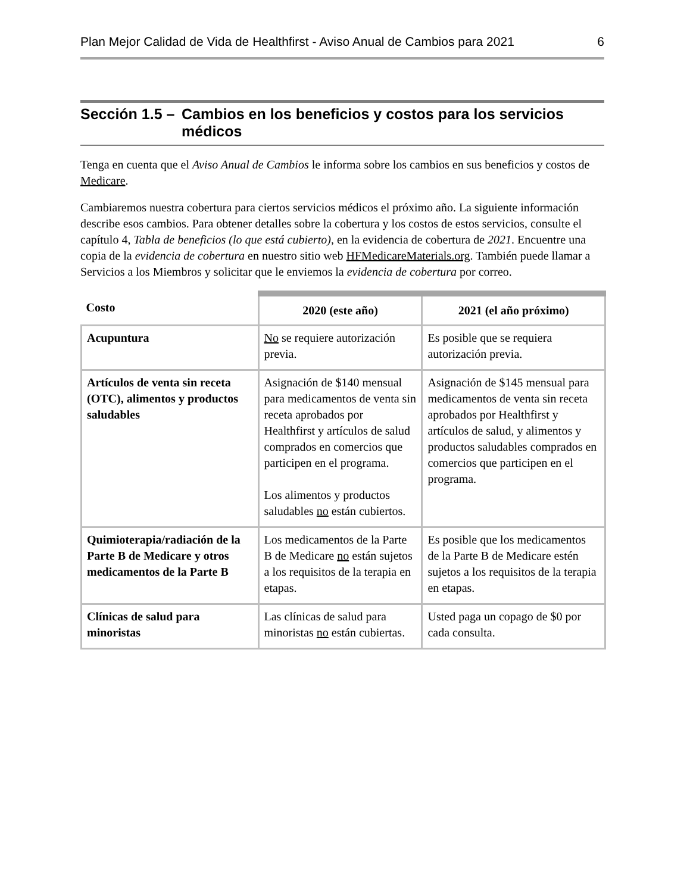Plan Mejor Calidad de Vida de Healthfirst - Aviso Anual de Cambios para 2021 6
Sección 1.5 – Cambios en los beneficios y costos para los servicios médicos
Tenga en cuenta que el Aviso Anual de Cambios le informa sobre los cambios en sus beneficios y costos de Medicare.
Cambiaremos nuestra cobertura para ciertos servicios médicos el próximo año. La siguiente información describe esos cambios. Para obtener detalles sobre la cobertura y los costos de estos servicios, consulte el capítulo 4, Tabla de beneficios (lo que está cubierto), en la evidencia de cobertura de 2021. Encuentre una copia de la evidencia de cobertura en nuestro sitio web HFMedicareMaterials.org. También puede llamar a Servicios a los Miembros y solicitar que le enviemos la evidencia de cobertura por correo.
| Costo | 2020 (este año) | 2021 (el año próximo) |
| --- | --- | --- |
| Acupuntura | No se requiere autorización previa. | Es posible que se requiera autorización previa. |
| Artículos de venta sin receta (OTC), alimentos y productos saludables | Asignación de $140 mensual para medicamentos de venta sin receta aprobados por Healthfirst y artículos de salud comprados en comercios que participen en el programa. Los alimentos y productos saludables no están cubiertos. | Asignación de $145 mensual para medicamentos de venta sin receta aprobados por Healthfirst y artículos de salud, y alimentos y productos saludables comprados en comercios que participen en el programa. |
| Quimioterapia/radiación de la Parte B de Medicare y otros medicamentos de la Parte B | Los medicamentos de la Parte B de Medicare no están sujetos a los requisitos de la terapia en etapas. | Es posible que los medicamentos de la Parte B de Medicare estén sujetos a los requisitos de la terapia en etapas. |
| Clínicas de salud para minoristas | Las clínicas de salud para minoristas no están cubiertas. | Usted paga un copago de $0 por cada consulta. |